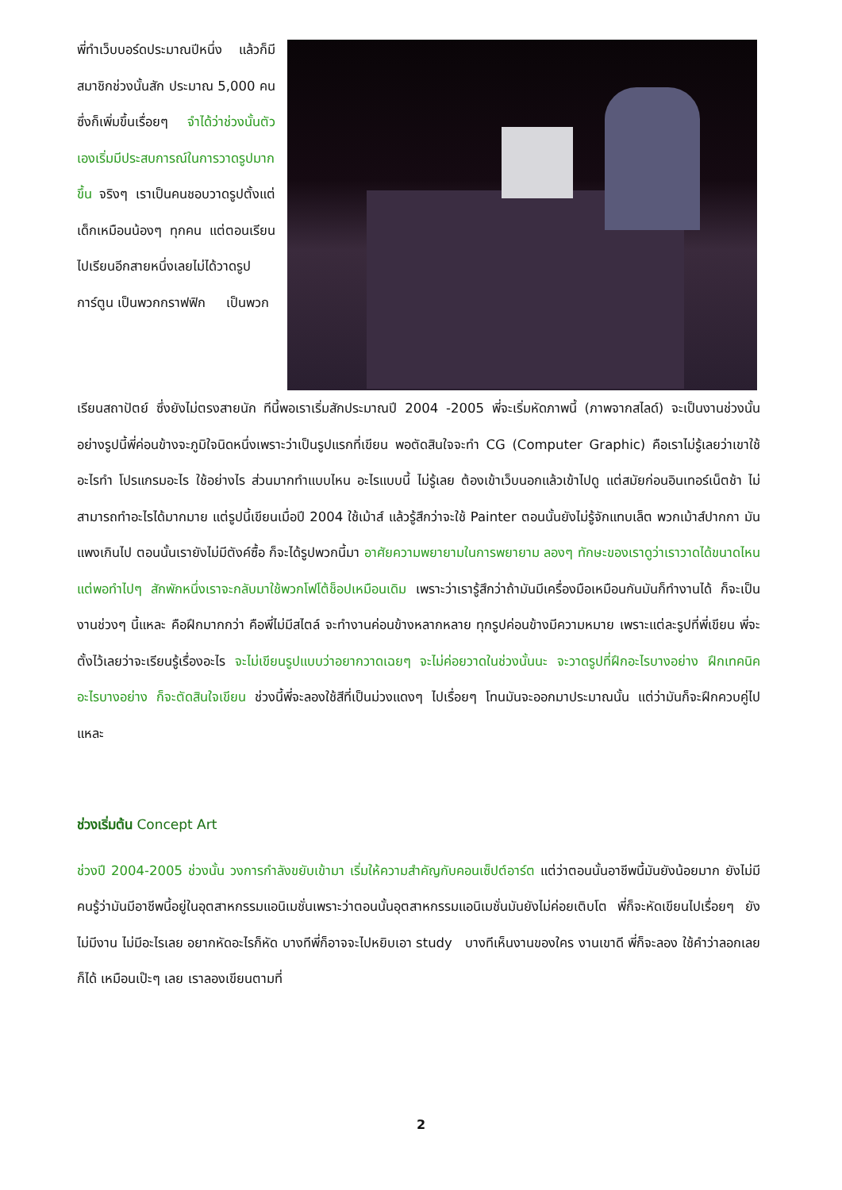พี่ทำเว็บบอร์ดประมาณปีหนึ่ง แล้วก็มีสมาชิกช่วงนั้นสัก ประมาณ 5,000 คน ซึ่งก็เพิ่มขึ้นเรื่อยๆ จำได้ว่าช่วงนั้นตัวเองเริ่มมีประสบการณ์ในการวาดรูปมากขึ้น จริงๆ เราเป็นคนชอบวาดรูปตั้งแต่เด็กเหมือนน้องๆ ทุกคน แต่ตอนเรียนไปเรียนอีกสายหนึ่งเลยไม่ได้วาดรูปการ์ตูน เป็นพวกกราฟฟิก เป็นพวก
เรียนสถาปัตย์ ซึ่งยังไม่ตรงสายนัก ทีนี้พอเราเริ่มสักประมาณปี 2004 -2005 พี่จะเริ่มหัดภาพนี้ (ภาพจากสไลด์) จะเป็นงานช่วงนั้น อย่างรูปนี้พี่ค่อนข้างจะภูมิใจนิดหนึ่งเพราะว่าเป็นรูปแรกที่เขียน พอตัดสินใจจะทำ CG (Computer Graphic) คือเราไม่รู้เลยว่าเขาใช้อะไรทำ โปรแกรมอะไร ใช้อย่างไร ส่วนมากทำแบบไหน อะไรแบบนี้ ไม่รู้เลย ต้องเข้าเว็บนอกแล้วเข้าไปดู แต่สมัยก่อนอินเทอร์เน็ตช้า ไม่สามารถทำอะไรได้มากมาย แต่รูปนี้เขียนเมื่อปี 2004 ใช้เม้าส์ แล้วรู้สึกว่าจะใช้ Painter ตอนนั้นยังไม่รู้จักแทบเล็ต พวกเม้าส์ปากกา มันแพงเกินไป ตอนนั้นเรายังไม่มีตังค์ซื้อ ก็จะได้รูปพวกนี้มา อาศัยความพยายามในการพยายาม ลองๆ ทักษะของเราดูว่าเราวาดได้ขนาดไหน แต่พอทำไปๆ สักพักหนึ่งเราจะกลับมาใช้พวกโฟโต้ช็อปเหมือนเดิม เพราะว่าเรารู้สึกว่าถ้ามันมีเครื่องมือเหมือนกันมันก็ทำงานได้ ก็จะเป็นงานช่วงๆ นี้แหละ คือฝึกมากกว่า คือพี่ไม่มีสไตล์ จะทำงานค่อนข้างหลากหลาย ทุกรูปค่อนข้างมีความหมาย เพราะแต่ละรูปที่พี่เขียน พี่จะตั้งไว้เลยว่าจะเรียนรู้เรื่องอะไร จะไม่เขียนรูปแบบว่าอยากวาดเฉยๆ จะไม่ค่อยวาดในช่วงนั้นนะ จะวาดรูปที่ฝึกอะไรบางอย่าง ฝึกเทคนิคอะไรบางอย่าง ก็จะตัดสินใจเขียน ช่วงนี้พี่จะลองใช้สีที่เป็นม่วงแดงๆ ไปเรื่อยๆ โทนมันจะออกมาประมาณนั้น แต่ว่ามันก็จะฝึกควบคู่ไปแหละ
ช่วงเริ่มต้น Concept Art
ช่วงปี 2004-2005 ช่วงนั้น วงการกำลังขยับเข้ามา เริ่มให้ความสำคัญกับคอนเซ็ปต์อาร์ต แต่ว่าตอนนั้นอาชีพนี้มันยังน้อยมาก ยังไม่มีคนรู้ว่ามันมีอาชีพนี้อยู่ในอุตสาหกรรมแอนิเมชั่นเพราะว่าตอนนั้นอุตสาหกรรมแอนิเมชั่นมันยังไม่ค่อยเติบโต พี่ก็จะหัดเขียนไปเรื่อยๆ ยังไม่มีงาน ไม่มีอะไรเลย อยากหัดอะไรก็หัด บางทีพี่ก็อาจจะไปหยิบเอา study บางทีเห็นงานของใคร งานเขาดี พี่ก็จะลอง ใช้คำว่าลอกเลยก็ได้ เหมือนเป๊ะๆ เลย เราลองเขียนตามที่
2